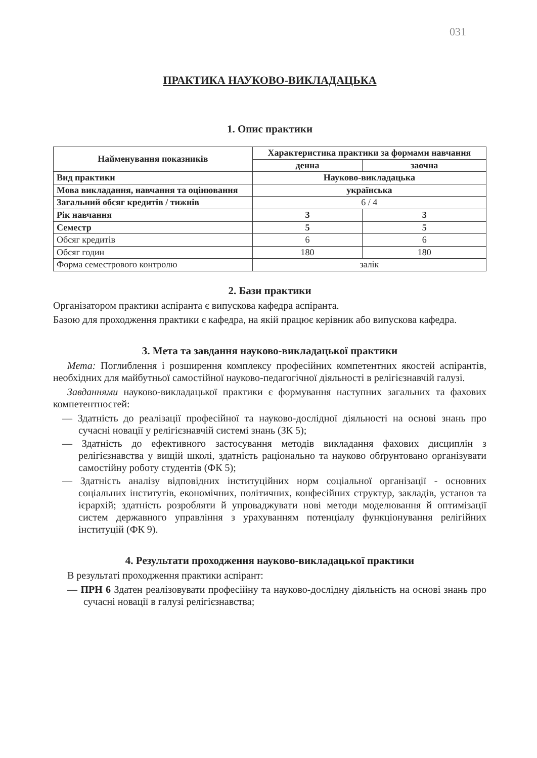031
ПРАКТИКА НАУКОВО-ВИКЛАДАЦЬКА
1. Опис практики
| Найменування показників | Характеристика практики за формами навчання | |
| --- | --- | --- |
| | денна | заочна |
| Вид практики | Науково-викладацька | |
| Мова викладання, навчання та оцінювання | українська | |
| Загальний обсяг кредитів / тижнів | 6 / 4 | |
| Рік навчання | 3 | 3 |
| Семестр | 5 | 5 |
| Обсяг кредитів | 6 | 6 |
| Обсяг годин | 180 | 180 |
| Форма семестрового контролю | залік | |
2. Бази практики
Організатором практики аспіранта є випускова кафедра аспіранта.
Базою для проходження практики є кафедра, на якій працює керівник або випускова кафедра.
3. Мета та завдання науково-викладацької практики
Мета: Поглиблення і розширення комплексу професійних компетентних якостей аспірантів, необхідних для майбутньої самостійної науково-педагогічної діяльності в релігієзнавчій галузі.
Завданнями науково-викладацької практики є формування наступних загальних та фахових компетентностей:
— Здатність до реалізації професійної та науково-дослідної діяльності на основі знань про сучасні новації у релігієзнавчій системі знань (ЗК 5);
— Здатність до ефективного застосування методів викладання фахових дисциплін з релігієзнавства у вищій школі, здатність раціонально та науково обґрунтовано організувати самостійну роботу студентів (ФК 5);
— Здатність аналізу відповідних інституційних норм соціальної організації - основних соціальних інститутів, економічних, політичних, конфесійних структур, закладів, установ та ієрархій; здатність розробляти й упроваджувати нові методи моделювання й оптимізації систем державного управління з урахуванням потенціалу функціонування релігійних інституцій (ФК 9).
4. Результати проходження науково-викладацької практики
В результаті проходження практики аспірант:
— ПРН 6 Здатен реалізовувати професійну та науково-дослідну діяльність на основі знань про сучасні новації в галузі релігієзнавства;